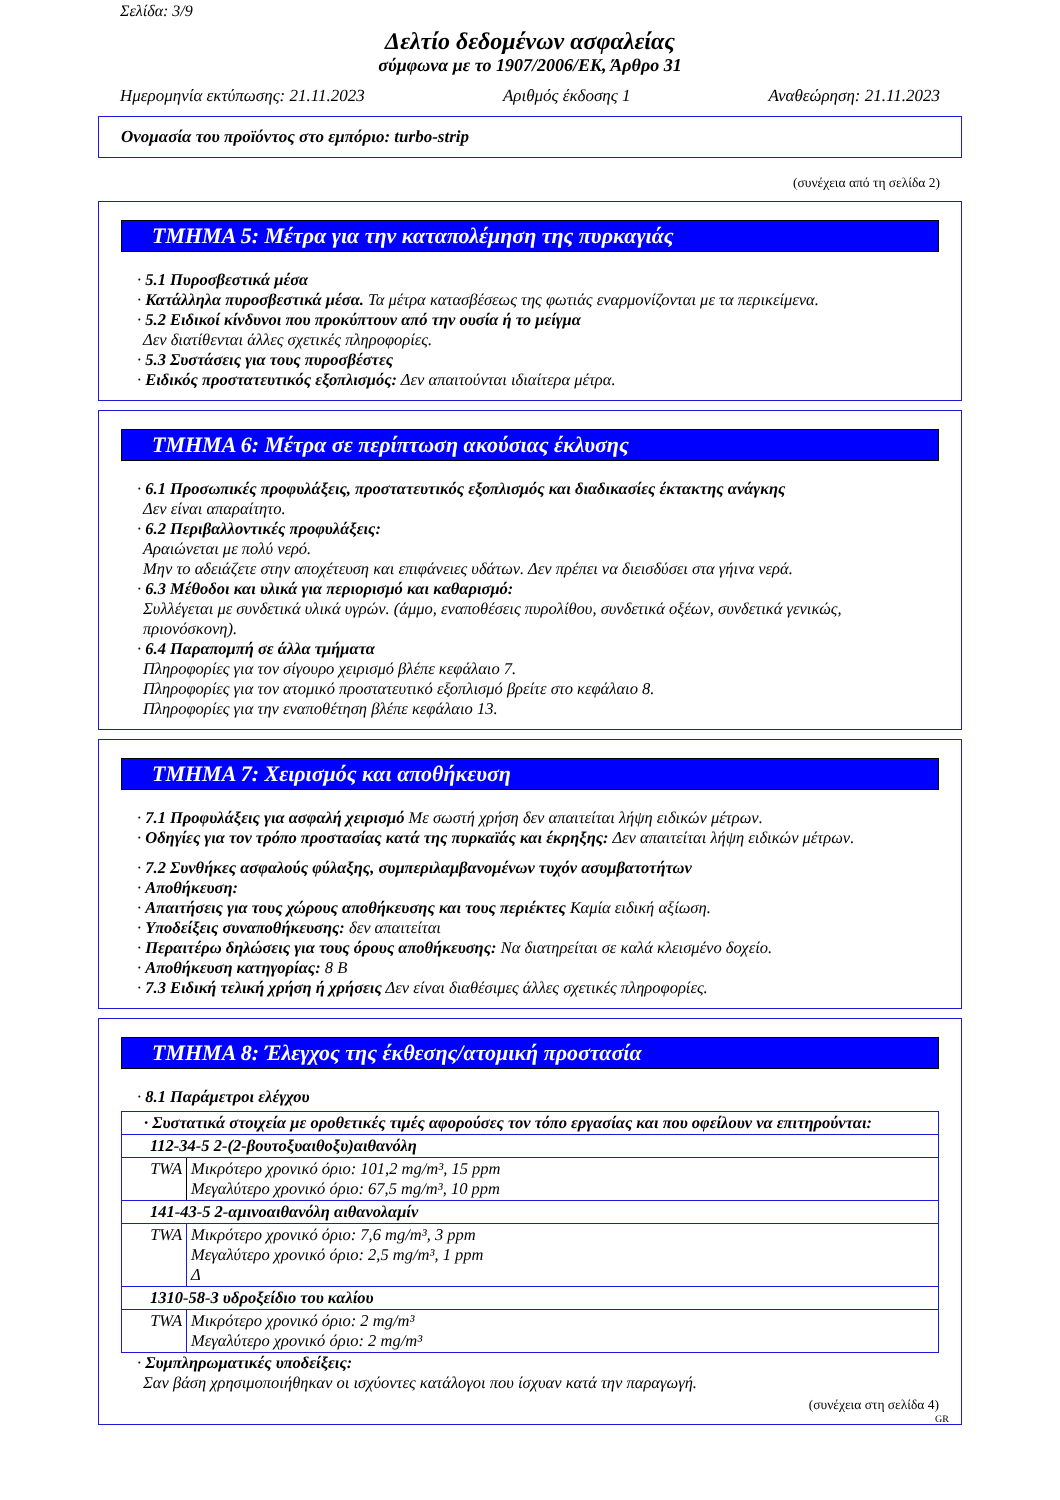Σελίδα: 3/9
Δελτίο δεδομένων ασφαλείας
σύμφωνα με το 1907/2006/ΕΚ, Άρθρο 31
Ημερομηνία εκτύπωσης: 21.11.2023 Αριθμός έκδοσης 1 Αναθεώρηση: 21.11.2023
Ονομασία του προϊόντος στο εμπόριο: turbo-strip
(συνέχεια από τη σελίδα 2)
ΤΜΗΜΑ 5: Μέτρα για την καταπολέμηση της πυρκαγιάς
· 5.1 Πυροσβεστικά μέσα
· Κατάλληλα πυροσβεστικά μέσα. Τα μέτρα κατασβέσεως της φωτιάς εναρμονίζονται με τα περικείμενα.
· 5.2 Ειδικοί κίνδυνοι που προκύπτουν από την ουσία ή το μείγμα
Δεν διατίθενται άλλες σχετικές πληροφορίες.
· 5.3 Συστάσεις για τους πυροσβέστες
· Ειδικός προστατευτικός εξοπλισμός: Δεν απαιτούνται ιδιαίτερα μέτρα.
ΤΜΗΜΑ 6: Μέτρα σε περίπτωση ακούσιας έκλυσης
· 6.1 Προσωπικές προφυλάξεις, προστατευτικός εξοπλισμός και διαδικασίες έκτακτης ανάγκης
Δεν είναι απαραίτητο.
· 6.2 Περιβαλλοντικές προφυλάξεις:
Αραιώνεται με πολύ νερό.
Μην το αδειάζετε στην αποχέτευση και επιφάνειες υδάτων. Δεν πρέπει να διεισδύσει στα γήινα νερά.
· 6.3 Μέθοδοι και υλικά για περιορισμό και καθαρισμό:
Συλλέγεται με συνδετικά υλικά υγρών. (άμμο, εναποθέσεις πυρολίθου, συνδετικά οξέων, συνδετικά γενικώς, πριονόσκονη).
· 6.4 Παραπομπή σε άλλα τμήματα
Πληροφορίες για τον σίγουρο χειρισμό βλέπε κεφάλαιο 7.
Πληροφορίες για τον ατομικό προστατευτικό εξοπλισμό βρείτε στο κεφάλαιο 8.
Πληροφορίες για την εναποθέτηση βλέπε κεφάλαιο 13.
ΤΜΗΜΑ 7: Χειρισμός και αποθήκευση
· 7.1 Προφυλάξεις για ασφαλή χειρισμό Με σωστή χρήση δεν απαιτείται λήψη ειδικών μέτρων.
· Οδηγίες για τον τρόπο προστασίας κατά της πυρκαϊάς και έκρηξης: Δεν απαιτείται λήψη ειδικών μέτρων.
· 7.2 Συνθήκες ασφαλούς φύλαξης, συμπεριλαμβανομένων τυχόν ασυμβατοτήτων
· Αποθήκευση:
· Απαιτήσεις για τους χώρους αποθήκευσης και τους περιέκτες Καμία ειδική αξίωση.
· Υποδείξεις συναποθήκευσης: δεν απαιτείται
· Περαιτέρω δηλώσεις για τους όρους αποθήκευσης: Να διατηρείται σε καλά κλεισμένο δοχείο.
· Αποθήκευση κατηγορίας: 8 B
· 7.3 Ειδική τελική χρήση ή χρήσεις Δεν είναι διαθέσιμες άλλες σχετικές πληροφορίες.
ΤΜΗΜΑ 8: Έλεγχος της έκθεσης/ατομική προστασία
· 8.1 Παράμετροι ελέγχου
| · Συστατικά στοιχεία με οροθετικές τιμές αφορούσες τον τόπο εργασίας και που οφείλουν να επιτηρούνται: | |
| 112-34-5 2-(2-βουτοξυαιθοξυ)αιθανόλη | |
| TWA | Μικρότερο χρονικό όριο: 101,2 mg/m³, 15 ppm Μεγαλύτερο χρονικό όριο: 67,5 mg/m³, 10 ppm |
| 141-43-5 2-αμινοαιθανόλη αιθανολαμίν | |
| TWA | Μικρότερο χρονικό όριο: 7,6 mg/m³, 3 ppm Μεγαλύτερο χρονικό όριο: 2,5 mg/m³, 1 ppm Δ |
| 1310-58-3 υδροξείδιο του καλίου | |
| TWA | Μικρότερο χρονικό όριο: 2 mg/m³ Μεγαλύτερο χρονικό όριο: 2 mg/m³ |
· Συμπληρωματικές υποδείξεις:
Σαν βάση χρησιμοποιήθηκαν οι ισχύοντες κατάλογοι που ίσχυαν κατά την παραγωγή.
(συνέχεια στη σελίδα 4)
GR